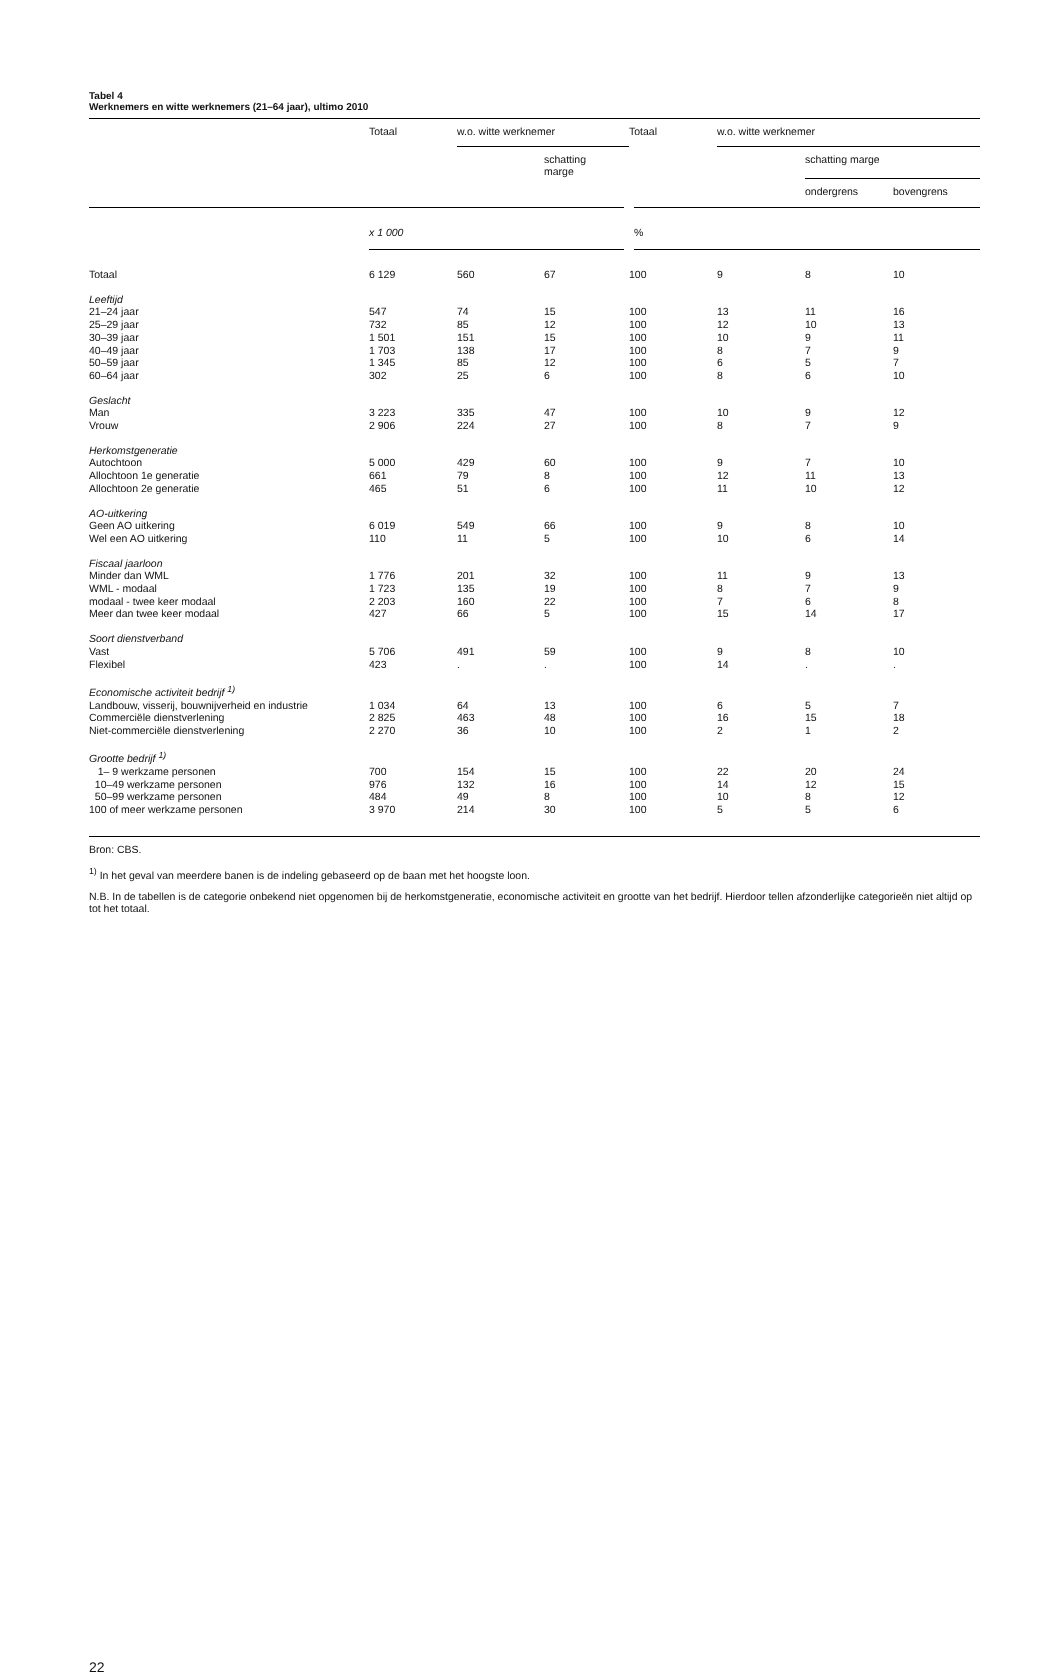Tabel 4
Werknemers en witte werknemers (21–64 jaar), ultimo 2010
| | Totaal | w.o. witte werknemer | | Totaal | w.o. witte werknemer | | |
| --- | --- | --- | --- | --- | --- | --- | --- |
| | | | schatting marge | | | schatting marge | |
| | | | | | | ondergrens | bovengrens |
| | x 1 000 | | | % | | | |
| Totaal | 6 129 | 560 | 67 | 100 | 9 | 8 | 10 |
| Leeftijd | | | | | | | |
| 21–24 jaar | 547 | 74 | 15 | 100 | 13 | 11 | 16 |
| 25–29 jaar | 732 | 85 | 12 | 100 | 12 | 10 | 13 |
| 30–39 jaar | 1 501 | 151 | 15 | 100 | 10 | 9 | 11 |
| 40–49 jaar | 1 703 | 138 | 17 | 100 | 8 | 7 | 9 |
| 50–59 jaar | 1 345 | 85 | 12 | 100 | 6 | 5 | 7 |
| 60–64 jaar | 302 | 25 | 6 | 100 | 8 | 6 | 10 |
| Geslacht | | | | | | | |
| Man | 3 223 | 335 | 47 | 100 | 10 | 9 | 12 |
| Vrouw | 2 906 | 224 | 27 | 100 | 8 | 7 | 9 |
| Herkomstgeneratie | | | | | | | |
| Autochtoon | 5 000 | 429 | 60 | 100 | 9 | 7 | 10 |
| Allochtoon 1e generatie | 661 | 79 | 8 | 100 | 12 | 11 | 13 |
| Allochtoon 2e generatie | 465 | 51 | 6 | 100 | 11 | 10 | 12 |
| AO-uitkering | | | | | | | |
| Geen AO uitkering | 6 019 | 549 | 66 | 100 | 9 | 8 | 10 |
| Wel een AO uitkering | 110 | 11 | 5 | 100 | 10 | 6 | 14 |
| Fiscaal jaarloon | | | | | | | |
| Minder dan WML | 1 776 | 201 | 32 | 100 | 11 | 9 | 13 |
| WML - modaal | 1 723 | 135 | 19 | 100 | 8 | 7 | 9 |
| modaal - twee keer modaal | 2 203 | 160 | 22 | 100 | 7 | 6 | 8 |
| Meer dan twee keer modaal | 427 | 66 | 5 | 100 | 15 | 14 | 17 |
| Soort dienstverband | | | | | | | |
| Vast | 5 706 | 491 | 59 | 100 | 9 | 8 | 10 |
| Flexibel | 423 | . | . | 100 | 14 | . | . |
| Economische activiteit bedrijf <sup>1)</sup> | | | | | | | |
| Landbouw, visserij, bouwnijverheid en industrie | 1 034 | 64 | 13 | 100 | 6 | 5 | 7 |
| Commerciële dienstverlening | 2 825 | 463 | 48 | 100 | 16 | 15 | 18 |
| Niet-commerciële dienstverlening | 2 270 | 36 | 10 | 100 | 2 | 1 | 2 |
| Grootte bedrijf <sup>1)</sup> | | | | | | | |
| 1– 9 werkzame personen | 700 | 154 | 15 | 100 | 22 | 20 | 24 |
| 10–49 werkzame personen | 976 | 132 | 16 | 100 | 14 | 12 | 15 |
| 50–99 werkzame personen | 484 | 49 | 8 | 100 | 10 | 8 | 12 |
| 100 of meer werkzame personen | 3 970 | 214 | 30 | 100 | 5 | 5 | 6 |
Bron: CBS.
<sup>1)</sup> In het geval van meerdere banen is de indeling gebaseerd op de baan met het hoogste loon.
N.B. In de tabellen is de categorie onbekend niet opgenomen bij de herkomstgeneratie, economische activiteit en grootte van het bedrijf. Hierdoor tellen afzonderlijke categorieën niet altijd op tot het totaal.
22